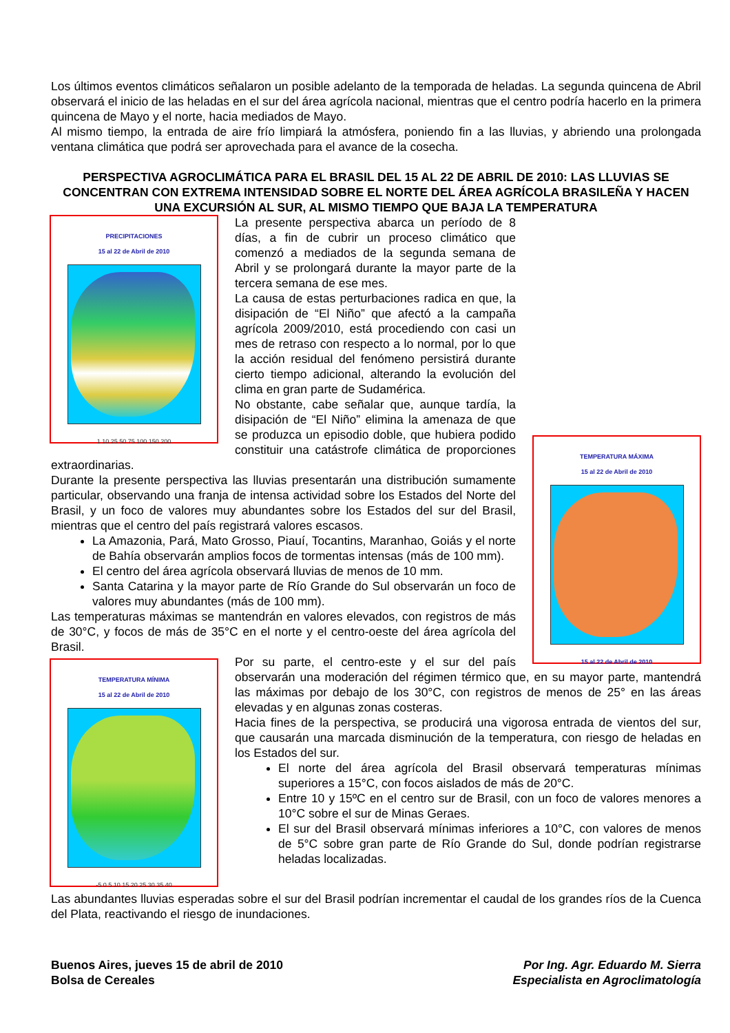Los últimos eventos climáticos señalaron un posible adelanto de la temporada de heladas. La segunda quincena de Abril observará el inicio de las heladas en el sur del área agrícola nacional, mientras que el centro podría hacerlo en la primera quincena de Mayo y el norte, hacia mediados de Mayo.
Al mismo tiempo, la entrada de aire frío limpiará la atmósfera, poniendo fin a las lluvias, y abriendo una prolongada ventana climática que podrá ser aprovechada para el avance de la cosecha.
PERSPECTIVA AGROCLIMÁTICA PARA EL BRASIL DEL 15 AL 22 DE ABRIL DE 2010: LAS LLUVIAS SE CONCENTRAN CON EXTREMA INTENSIDAD SOBRE EL NORTE DEL ÁREA AGRÍCOLA BRASILEÑA Y HACEN UNA EXCURSIÓN AL SUR, AL MISMO TIEMPO QUE BAJA LA TEMPERATURA
PRECIPITACIONES
15 al 22 de Abril de 2010
1 10 25 50 75 100 150 200
TEMPERATURA MÁXIMA
15 al 22 de Abril de 2010
15 al 22 de Abril de 2010
La presente perspectiva abarca un período de 8 días, a fin de cubrir un proceso climático que comenzó a mediados de la segunda semana de Abril y se prolongará durante la mayor parte de la tercera semana de ese mes.
La causa de estas perturbaciones radica en que, la disipación de “El Niño” que afectó a la campaña agrícola 2009/2010, está procediendo con casi un mes de retraso con respecto a lo normal, por lo que la acción residual del fenómeno persistirá durante cierto tiempo adicional, alterando la evolución del clima en gran parte de Sudamérica.
No obstante, cabe señalar que, aunque tardía, la disipación de “El Niño” elimina la amenaza de que se produzca un episodio doble, que hubiera podido constituir una catástrofe climática de proporciones extraordinarias.
Durante la presente perspectiva las lluvias presentarán una distribución sumamente particular, observando una franja de intensa actividad sobre los Estados del Norte del Brasil, y un foco de valores muy abundantes sobre los Estados del sur del Brasil, mientras que el centro del país registrará valores escasos.
La Amazonia, Pará, Mato Grosso, Piauí, Tocantins, Maranhao, Goiás y el norte de Bahía observarán amplios focos de tormentas intensas (más de 100 mm).
El centro del área agrícola observará lluvias de menos de 10 mm.
Santa Catarina y la mayor parte de Río Grande do Sul observarán un foco de valores muy abundantes (más de 100 mm).
Las temperaturas máximas se mantendrán en valores elevados, con registros de más de 30°C, y focos de más de 35°C en el norte y el centro-oeste del área agrícola del Brasil.
TEMPERATURA MÍNIMA
15 al 22 de Abril de 2010
-5 0 5 10 15 20 25 30 35 40
Por su parte, el centro-este y el sur del país observarán una moderación del régimen térmico que, en su mayor parte, mantendrá las máximas por debajo de los 30°C, con registros de menos de 25° en las áreas elevadas y en algunas zonas costeras.
Hacia fines de la perspectiva, se producirá una vigorosa entrada de vientos del sur, que causarán una marcada disminución de la temperatura, con riesgo de heladas en los Estados del sur.
El norte del área agrícola del Brasil observará temperaturas mínimas superiores a 15°C, con focos aislados de más de 20°C.
Entre 10 y 15ºC en el centro sur de Brasil, con un foco de valores menores a 10°C sobre el sur de Minas Geraes.
El sur del Brasil observará mínimas inferiores a 10°C, con valores de menos de 5°C sobre gran parte de Río Grande do Sul, donde podrían registrarse heladas localizadas.
Las abundantes lluvias esperadas sobre el sur del Brasil podrían incrementar el caudal de los grandes ríos de la Cuenca del Plata, reactivando el riesgo de inundaciones.
Buenos Aires, jueves 15 de abril de 2010
Bolsa de Cereales
Por Ing. Agr. Eduardo M. Sierra
Especialista en Agroclimatología